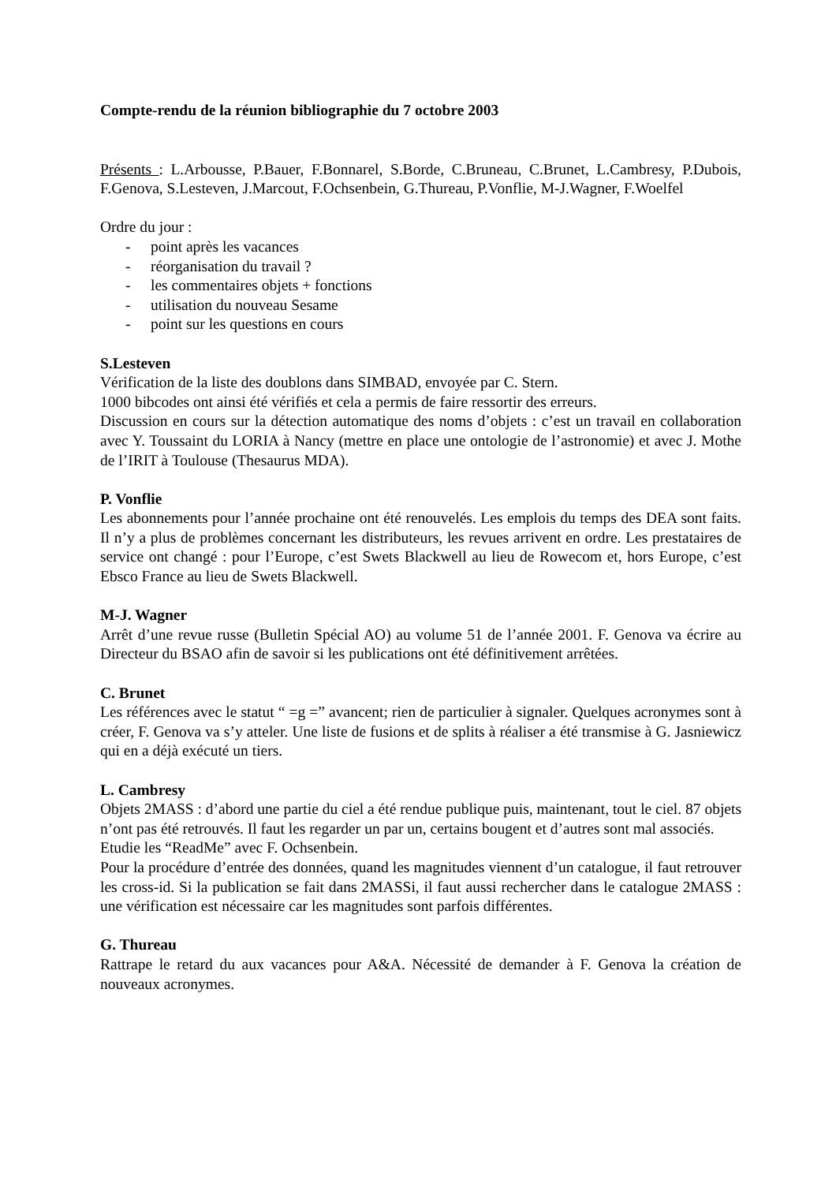Compte-rendu de la réunion bibliographie du 7 octobre 2003
Présents : L.Arbousse, P.Bauer, F.Bonnarel, S.Borde, C.Bruneau, C.Brunet, L.Cambresy, P.Dubois, F.Genova, S.Lesteven, J.Marcout, F.Ochsenbein, G.Thureau, P.Vonflie, M-J.Wagner, F.Woelfel
Ordre du jour :
- point après les vacances
- réorganisation du travail ?
- les commentaires objets + fonctions
- utilisation du nouveau Sesame
- point sur les questions en cours
S.Lesteven
Vérification de la liste des doublons dans SIMBAD, envoyée par C. Stern.
1000 bibcodes ont ainsi été vérifiés et cela a permis de faire ressortir des erreurs.
Discussion en cours sur la détection automatique des noms d’objets : c’est un travail en collaboration avec Y. Toussaint du LORIA à Nancy (mettre en place une ontologie de l’astronomie) et avec J. Mothe de l’IRIT à Toulouse (Thesaurus MDA).
P. Vonflie
Les abonnements pour l’année prochaine ont été renouvelés. Les emplois du temps des DEA sont faits. Il n’y a plus de problèmes concernant les distributeurs, les revues arrivent en ordre. Les prestataires de service ont changé : pour l’Europe, c’est Swets Blackwell au lieu de Rowecom et, hors Europe, c’est Ebsco France au lieu de Swets Blackwell.
M-J. Wagner
Arrêt d’une revue russe (Bulletin Spécial AO) au volume 51 de l’année 2001. F. Genova va écrire au Directeur du BSAO afin de savoir si les publications ont été définitivement arrêtées.
C. Brunet
Les références avec le statut “ =g =” avancent; rien de particulier à signaler. Quelques acronymes sont à créer, F. Genova va s’y atteler. Une liste de fusions et de splits à réaliser a été transmise à G. Jasniewicz qui en a déjà exécuté un tiers.
L. Cambresy
Objets 2MASS : d’abord une partie du ciel a été rendue publique puis, maintenant, tout le ciel. 87 objets n’ont pas été retrouvés. Il faut les regarder un par un, certains bougent et d’autres sont mal associés.
Etudie les “ReadMe” avec F. Ochsenbein.
Pour la procédure d’entrée des données, quand les magnitudes viennent d’un catalogue, il faut retrouver les cross-id. Si la publication se fait dans 2MASSi, il faut aussi rechercher dans le catalogue 2MASS : une vérification est nécessaire car les magnitudes sont parfois différentes.
G. Thureau
Rattrape le retard du aux vacances pour A&A. Nécessité de demander à F. Genova la création de nouveaux acronymes.